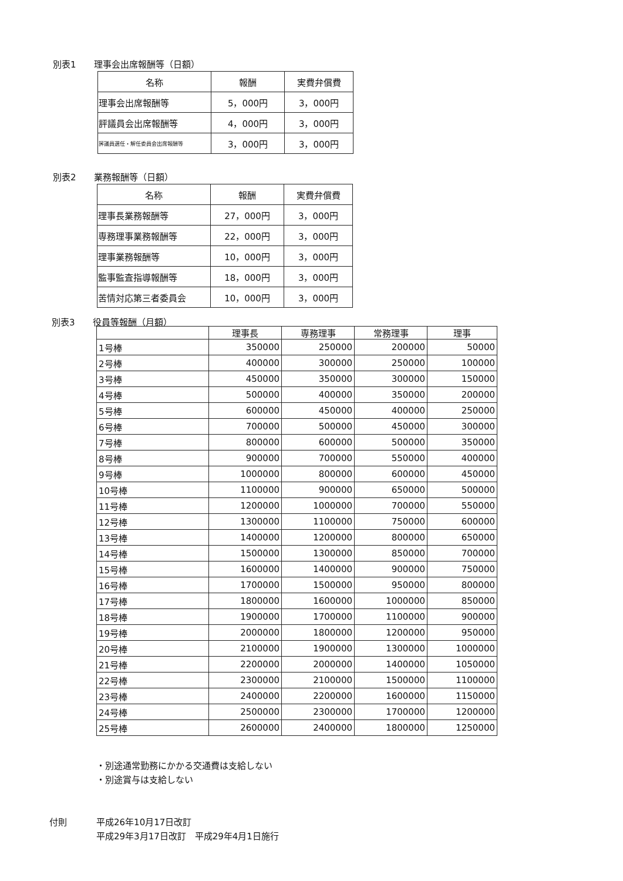別表1　　理事会出席報酬等（日額）
| 名称 | 報酬 | 実費弁償費 |
| --- | --- | --- |
| 理事会出席報酬等 | 5，000円 | 3，000円 |
| 評議員会出席報酬等 | 4，000円 | 3，000円 |
| 評議員選任・解任委員会出席報酬等 | 3，000円 | 3，000円 |
別表2　　業務報酬等（日額）
| 名称 | 報酬 | 実費弁償費 |
| --- | --- | --- |
| 理事長業務報酬等 | 27，000円 | 3，000円 |
| 専務理事業務報酬等 | 22，000円 | 3，000円 |
| 理事業務報酬等 | 10，000円 | 3，000円 |
| 監事監査指導報酬等 | 18，000円 | 3，000円 |
| 苦情対応第三者委員会 | 10，000円 | 3，000円 |
別表3　　役員等報酬（月額）
| | 理事長 | 専務理事 | 常務理事 | 理事 |
| --- | --- | --- | --- | --- |
| 1号棒 | 350000 | 250000 | 200000 | 50000 |
| 2号棒 | 400000 | 300000 | 250000 | 100000 |
| 3号棒 | 450000 | 350000 | 300000 | 150000 |
| 4号棒 | 500000 | 400000 | 350000 | 200000 |
| 5号棒 | 600000 | 450000 | 400000 | 250000 |
| 6号棒 | 700000 | 500000 | 450000 | 300000 |
| 7号棒 | 800000 | 600000 | 500000 | 350000 |
| 8号棒 | 900000 | 700000 | 550000 | 400000 |
| 9号棒 | 1000000 | 800000 | 600000 | 450000 |
| 10号棒 | 1100000 | 900000 | 650000 | 500000 |
| 11号棒 | 1200000 | 1000000 | 700000 | 550000 |
| 12号棒 | 1300000 | 1100000 | 750000 | 600000 |
| 13号棒 | 1400000 | 1200000 | 800000 | 650000 |
| 14号棒 | 1500000 | 1300000 | 850000 | 700000 |
| 15号棒 | 1600000 | 1400000 | 900000 | 750000 |
| 16号棒 | 1700000 | 1500000 | 950000 | 800000 |
| 17号棒 | 1800000 | 1600000 | 1000000 | 850000 |
| 18号棒 | 1900000 | 1700000 | 1100000 | 900000 |
| 19号棒 | 2000000 | 1800000 | 1200000 | 950000 |
| 20号棒 | 2100000 | 1900000 | 1300000 | 1000000 |
| 21号棒 | 2200000 | 2000000 | 1400000 | 1050000 |
| 22号棒 | 2300000 | 2100000 | 1500000 | 1100000 |
| 23号棒 | 2400000 | 2200000 | 1600000 | 1150000 |
| 24号棒 | 2500000 | 2300000 | 1700000 | 1200000 |
| 25号棒 | 2600000 | 2400000 | 1800000 | 1250000 |
・別途通常勤務にかかる交通費は支給しない
・別途賞与は支給しない
付則
平成26年10月17日改訂
平成29年3月17日改訂　平成29年4月1日施行